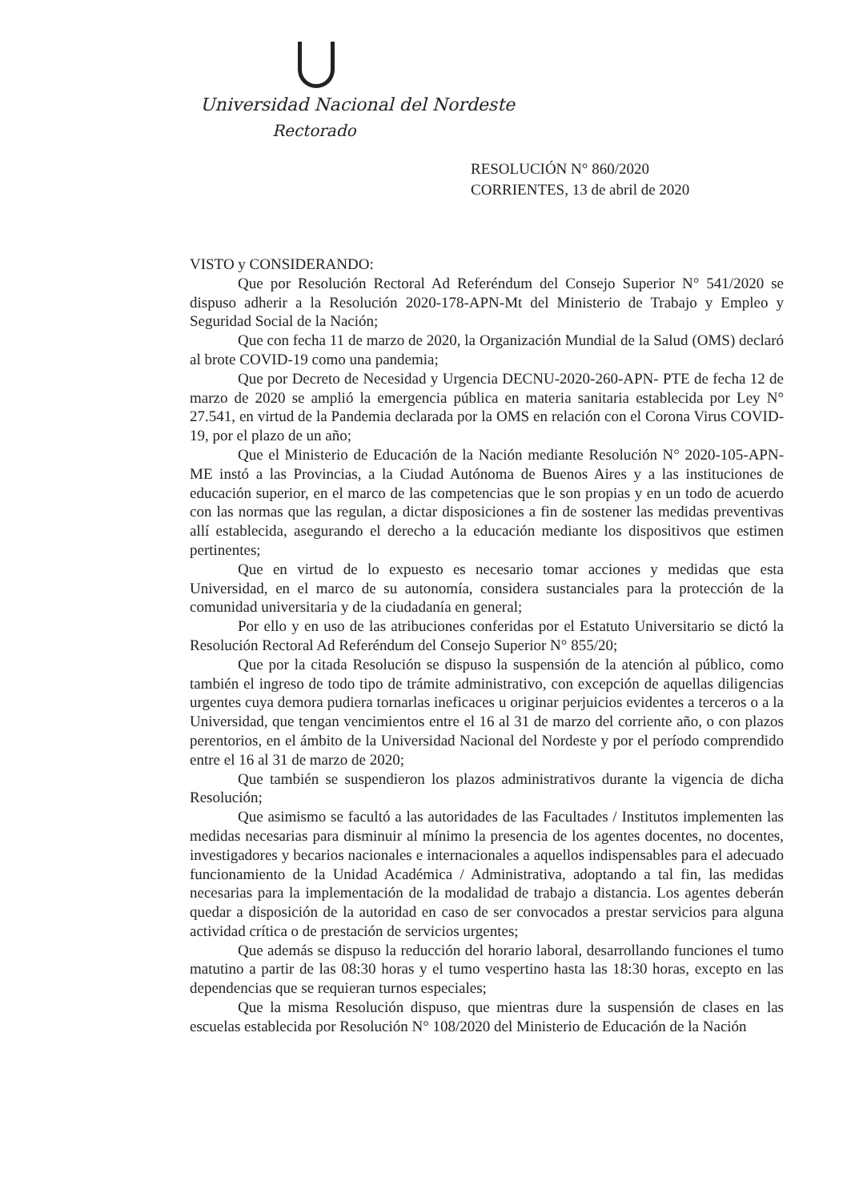Universidad Nacional del Nordeste
Rectorado
RESOLUCIÓN N° 860/2020
CORRIENTES, 13 de abril de 2020
VISTO y CONSIDERANDO:
Que por Resolución Rectoral Ad Referéndum del Consejo Superior N° 541/2020 se dispuso adherir a la Resolución 2020-178-APN-Mt del Ministerio de Trabajo y Empleo y Seguridad Social de la Nación;
Que con fecha 11 de marzo de 2020, la Organización Mundial de la Salud (OMS) declaró al brote COVID-19 como una pandemia;
Que por Decreto de Necesidad y Urgencia DECNU-2020-260-APN- PTE de fecha 12 de marzo de 2020 se amplió la emergencia pública en materia sanitaria establecida por Ley N° 27.541, en virtud de la Pandemia declarada por la OMS en relación con el Corona Virus COVID-19, por el plazo de un año;
Que el Ministerio de Educación de la Nación mediante Resolución N° 2020-105-APN- ME instó a las Provincias, a la Ciudad Autónoma de Buenos Aires y a las instituciones de educación superior, en el marco de las competencias que le son propias y en un todo de acuerdo con las normas que las regulan, a dictar disposiciones a fin de sostener las medidas preventivas allí establecida, asegurando el derecho a la educación mediante los dispositivos que estimen pertinentes;
Que en virtud de lo expuesto es necesario tomar acciones y medidas que esta Universidad, en el marco de su autonomía, considera sustanciales para la protección de la comunidad universitaria y de la ciudadanía en general;
Por ello y en uso de las atribuciones conferidas por el Estatuto Universitario se dictó la Resolución Rectoral Ad Referéndum del Consejo Superior N° 855/20;
Que por la citada Resolución se dispuso la suspensión de la atención al público, como también el ingreso de todo tipo de trámite administrativo, con excepción de aquellas diligencias urgentes cuya demora pudiera tornarlas ineficaces u originar perjuicios evidentes a terceros o a la Universidad, que tengan vencimientos entre el 16 al 31 de marzo del corriente año, o con plazos perentorios, en el ámbito de la Universidad Nacional del Nordeste y por el período comprendido entre el 16 al 31 de marzo de 2020;
Que también se suspendieron los plazos administrativos durante la vigencia de dicha Resolución;
Que asimismo se facultó a las autoridades de las Facultades / Institutos implementen las medidas necesarias para disminuir al mínimo la presencia de los agentes docentes, no docentes, investigadores y becarios nacionales e internacionales a aquellos indispensables para el adecuado funcionamiento de la Unidad Académica / Administrativa, adoptando a tal fin, las medidas necesarias para la implementación de la modalidad de trabajo a distancia. Los agentes deberán quedar a disposición de la autoridad en caso de ser convocados a prestar servicios para alguna actividad crítica o de prestación de servicios urgentes;
Que además se dispuso la reducción del horario laboral, desarrollando funciones el tumo matutino a partir de las 08:30 horas y el tumo vespertino hasta las 18:30 horas, excepto en las dependencias que se requieran turnos especiales;
Que la misma Resolución dispuso, que mientras dure la suspensión de clases en las escuelas establecida por Resolución N° 108/2020 del Ministerio de Educación de la Nación